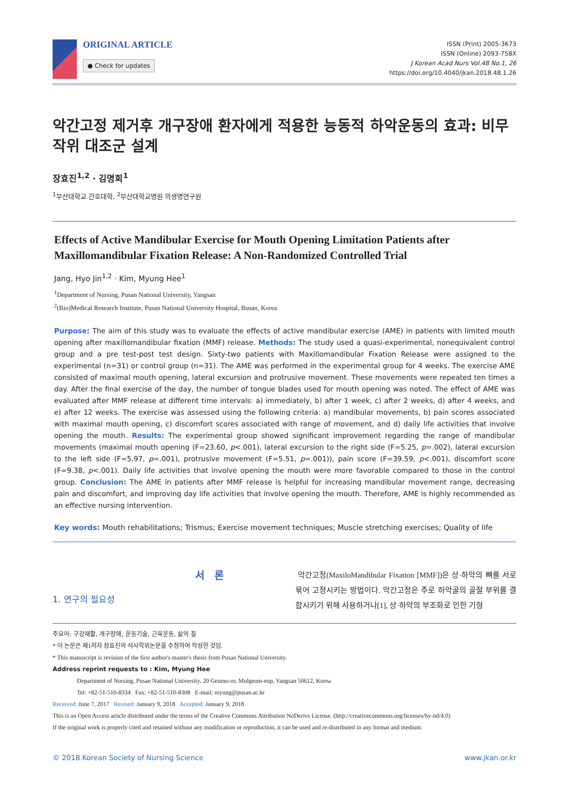ORIGINAL ARTICLE
● Check for updates
ISSN (Print) 2005-3673
ISSN (Online) 2093-758X
J Korean Acad Nurs Vol.48 No.1, 26
https://doi.org/10.4040/jkan.2018.48.1.26
악간고정 제거후 개구장애 환자에게 적용한 능동적 하악운동의 효과: 비무작위 대조군 설계
장효진<sup>1,2</sup> · 김명희<sup>1</sup>
<sup>1</sup> 부산대학교 간호대학, <sup>2</sup>부산대학교병원 의생명연구원
Effects of Active Mandibular Exercise for Mouth Opening Limitation Patients after Maxillomandibular Fixation Release: A Non-Randomized Controlled Trial
Jang, Hyo Jin<sup>1,2</sup> · Kim, Myung Hee<sup>1</sup>
<sup>1</sup> Department of Nursing, Pusan National University, Yangsan
<sup>2</sup> (Bio)Medical Research Institute, Pusan National University Hospital, Busan, Korea
Purpose: The aim of this study was to evaluate the effects of active mandibular exercise (AME) in patients with limited mouth opening after maxillomandibular fixation (MMF) release. Methods: The study used a quasi-experimental, nonequivalent control group and a pre test-post test design. Sixty-two patients with Maxillomandibular Fixation Release were assigned to the experimental (n=31) or control group (n=31). The AME was performed in the experimental group for 4 weeks. The exercise AME consisted of maximal mouth opening, lateral excursion and protrusive movement. These movements were repeated ten times a day. After the final exercise of the day, the number of tongue blades used for mouth opening was noted. The effect of AME was evaluated after MMF release at different time intervals: a) immediately, b) after 1 week, c) after 2 weeks, d) after 4 weeks, and e) after 12 weeks. The exercise was assessed using the following criteria: a) mandibular movements, b) pain scores associated with maximal mouth opening, c) discomfort scores associated with range of movement, and d) daily life activities that involve opening the mouth. Results: The experimental group showed significant improvement regarding the range of mandibular movements (maximal mouth opening (F=23.60, p<.001), lateral excursion to the right side (F=5.25, p=.002), lateral excursion to the left side (F=5.97, p=.001), protrusive movement (F=5.51, p=.001)), pain score (F=39.59, p<.001), discomfort score (F=9.38, p<.001). Daily life activities that involve opening the mouth were more favorable compared to those in the control group. Conclusion: The AME in patients after MMF release is helpful for increasing mandibular movement range, decreasing pain and discomfort, and improving day life activities that involve opening the mouth. Therefore, AME is highly recommended as an effective nursing intervention.
Key words: Mouth rehabilitations; Trismus; Exercise movement techniques; Muscle stretching exercises; Quality of life
서 론
1. 연구의 필요성
악간고정(MaxiloMandibular Fixation [MMF])은 상·하악의 뼈를 서로 묶어 고정시키는 방법이다. 악간고정은 주로 하악골의 골절 부위를 결합시키기 위해 사용하거나[1], 상·하악의 부조화로 인한 기형
주요어: 구강재활, 개구장애, 운동기술, 근육운동, 삶의 질
* 이 논문은 제1저자 장효진의 석사학위논문을 수정하여 작성한 것임.
* This manuscript is revision of the first author's master's thesis from Pusan National University.
Address reprint requests to : Kim, Myung Hee
Department of Nursing, Pusan National University, 20 Geumo-ro, Mulgeum-eup, Yangsan 50612, Korea
Tel: +82-51-510-8334 Fax: +82-51-510-8308 E-mail: myung@pusan.ac.kr
Received: June 7, 2017 Revised: January 9, 2018 Accepted: January 9, 2018
This is an Open Access article distributed under the terms of the Creative Commons Attribution NoDerivs License. (http://creativecommons.org/licenses/by-nd/4.0)
If the original work is properly cited and retained without any modification or reproduction, it can be used and re-distributed in any format and medium.
© 2018 Korean Society of Nursing Science www.jkan.or.kr